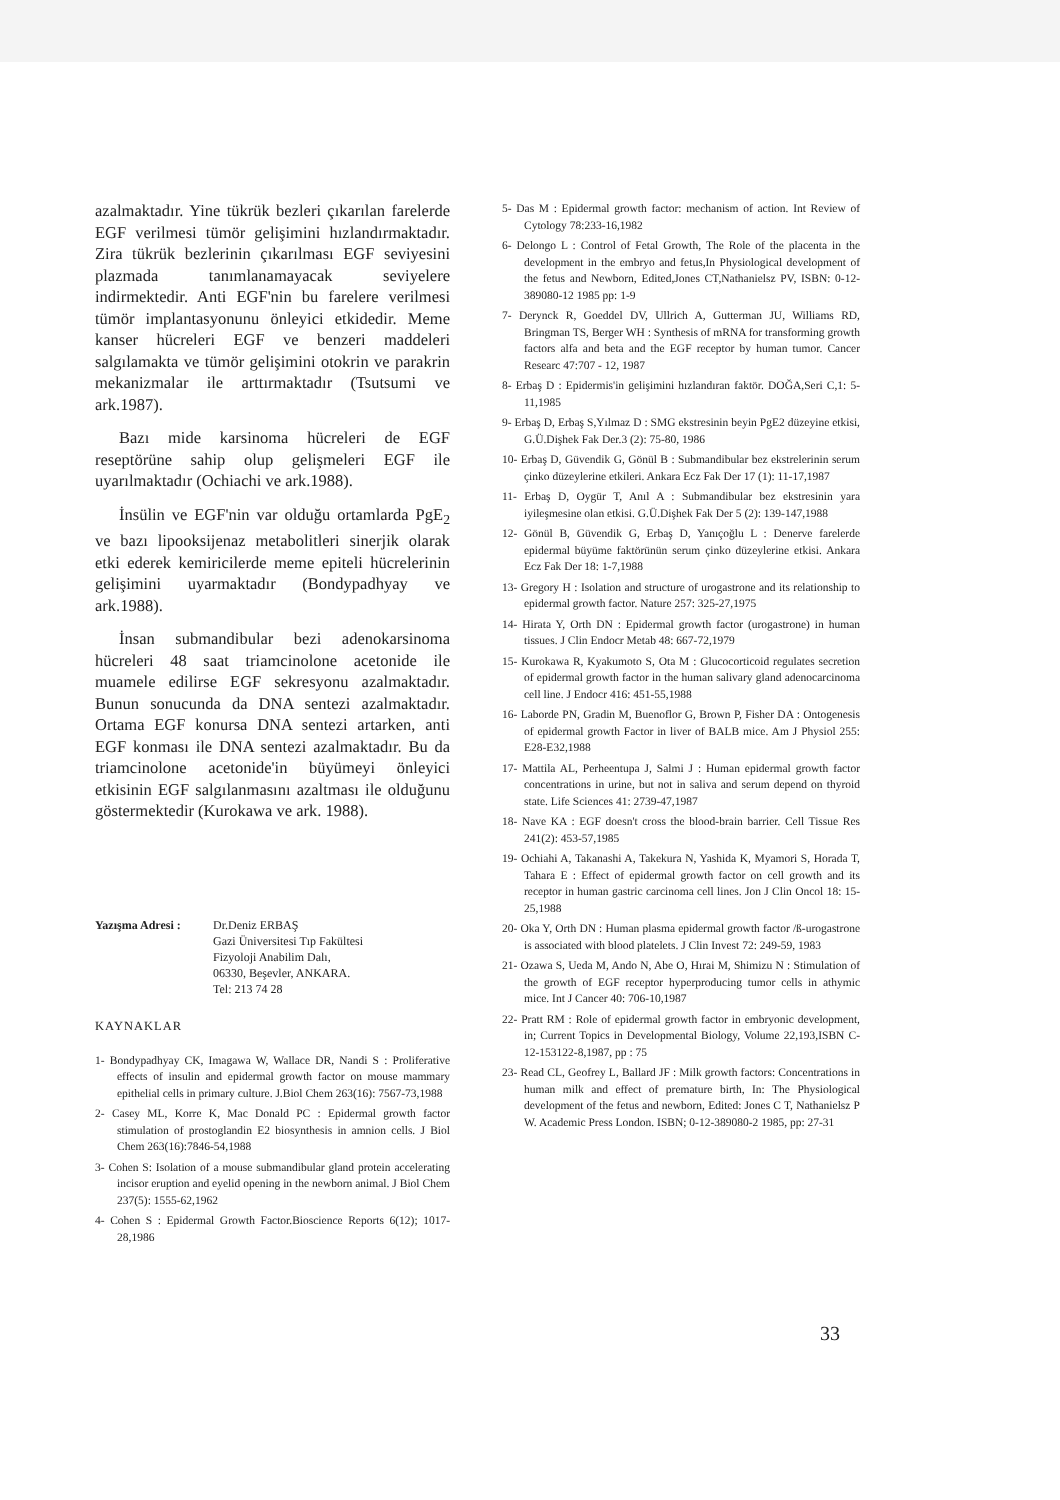azalmaktadır. Yine tükrük bezleri çıkarılan farelerde EGF verilmesi tümör gelişimini hızlandırmaktadır. Zira tükrük bezlerinin çıkarılması EGF seviyesini plazmada tanımlanamayacak seviyelere indirmektedir. Anti EGF'nin bu farelere verilmesi tümör implantasyonunu önleyici etkidedir. Meme kanser hücreleri EGF ve benzeri maddeleri salgılamakta ve tümör gelişimini otokrin ve parakrin mekanizmalar ile arttırmaktadır (Tsutsumi ve ark.1987).
Bazı mide karsinoma hücreleri de EGF reseptörüne sahip olup gelişmeleri EGF ile uyarılmaktadır (Ochiachi ve ark.1988).
İnsülin ve EGF'nin var olduğu ortamlarda PgE<sub>2</sub> ve bazı lipooksijenaz metabolitleri sinerjik olarak etki ederek kemiricilerde meme epiteli hücrelerinin gelişimini uyarmaktadır (Bondypadhyay ve ark.1988).
İnsan submandibular bezi adenokarsinoma hücreleri 48 saat triamcinolone acetonide ile muamele edilirse EGF sekresyonu azalmaktadır. Bunun sonucunda da DNA sentezi azalmaktadır. Ortama EGF konursa DNA sentezi artarken, anti EGF konması ile DNA sentezi azalmaktadır. Bu da triamcinolone acetonide'in büyümeyi önleyici etkisinin EGF salgılanmasını azaltması ile olduğunu göstermektedir (Kurokawa ve ark. 1988).
Yazışma Adresi : Dr.Deniz ERBAŞ
Gazi Üniversitesi Tıp Fakültesi
Fizyoloji Anabilim Dalı,
06330, Beşevler, ANKARA.
Tel: 213 74 28
KAYNAKLAR
1- Bondypadhyay CK, Imagawa W, Wallace DR, Nandi S : Proliferative effects of insulin and epidermal growth factor on mouse mammary epithelial cells in primary culture. J.Biol Chem 263(16): 7567-73,1988
2- Casey ML, Korre K, Mac Donald PC : Epidermal growth factor stimulation of prostoglandin E2 biosynthesis in amnion cells. J Biol Chem 263(16):7846-54,1988
3- Cohen S: Isolation of a mouse submandibular gland protein accelerating incisor eruption and eyelid opening in the newborn animal. J Biol Chem 237(5): 1555-62,1962
4- Cohen S : Epidermal Growth Factor.Bioscience Reports 6(12); 1017-28,1986
5- Das M : Epidermal growth factor: mechanism of action. Int Review of Cytology 78:233-16,1982
6- Delongo L : Control of Fetal Growth, The Role of the placenta in the development in the embryo and fetus,In Physiological development of the fetus and Newborn, Edited,Jones CT,Nathanielsz PV, ISBN: 0-12-389080-12 1985 pp: 1-9
7- Derynck R, Goeddel DV, Ullrich A, Gutterman JU, Williams RD, Bringman TS, Berger WH : Synthesis of mRNA for transforming growth factors alfa and beta and the EGF receptor by human tumor. Cancer Researc 47:707 - 12, 1987
8- Erbaş D : Epidermis'in gelişimini hızlandıran faktör. DOĞA,Seri C,1: 5-11,1985
9- Erbaş D, Erbaş S,Yılmaz D : SMG ekstresinin beyin PgE2 düzeyine etkisi, G.Ü.Dişhek Fak Der.3 (2): 75-80, 1986
10- Erbaş D, Güvendik G, Gönül B : Submandibular bez ekstrelerinin serum çinko düzeylerine etkileri. Ankara Ecz Fak Der 17 (1): 11-17,1987
11- Erbaş D, Oygür T, Anıl A : Submandibular bez ekstresinin yara iyileşmesine olan etkisi. G.Ü.Dişhek Fak Der 5 (2): 139-147,1988
12- Gönül B, Güvendik G, Erbaş D, Yanıçoğlu L : Denerve farelerde epidermal büyüme faktörünün serum çinko düzeylerine etkisi. Ankara Ecz Fak Der 18: 1-7,1988
13- Gregory H : Isolation and structure of urogastrone and its relationship to epidermal growth factor. Nature 257: 325-27,1975
14- Hirata Y, Orth DN : Epidermal growth factor (urogastrone) in human tissues. J Clin Endocr Metab 48: 667-72,1979
15- Kurokawa R, Kyakumoto S, Ota M : Glucocorticoid regulates secretion of epidermal growth factor in the human salivary gland adenocarcinoma cell line. J Endocr 416: 451-55,1988
16- Laborde PN, Gradin M, Buenoflor G, Brown P, Fisher DA : Ontogenesis of epidermal growth Factor in liver of BALB mice. Am J Physiol 255: E28-E32,1988
17- Mattila AL, Perheentupa J, Salmi J : Human epidermal growth factor concentrations in urine, but not in saliva and serum depend on thyroid state. Life Sciences 41: 2739-47,1987
18- Nave KA : EGF doesn't cross the blood-brain barrier. Cell Tissue Res 241(2): 453-57,1985
19- Ochiahi A, Takanashi A, Takekura N, Yashida K, Myamori S, Horada T, Tahara E : Effect of epidermal growth factor on cell growth and its receptor in human gastric carcinoma cell lines. Jon J Clin Oncol 18: 15-25,1988
20- Oka Y, Orth DN : Human plasma epidermal growth factor /ß-urogastrone is associated with blood platelets. J Clin Invest 72: 249-59, 1983
21- Ozawa S, Ueda M, Ando N, Abe O, Hırai M, Shimizu N : Stimulation of the growth of EGF receptor hyperproducing tumor cells in athymic mice. Int J Cancer 40: 706-10,1987
22- Pratt RM : Role of epidermal growth factor in embryonic development, in; Current Topics in Developmental Biology, Volume 22,193,ISBN C-12-153122-8,1987, pp : 75
23- Read CL, Geofrey L, Ballard JF : Milk growth factors: Concentrations in human milk and effect of premature birth, In: The Physiological development of the fetus and newborn, Edited: Jones C T, Nathanielsz P W. Academic Press London. ISBN; 0-12-389080-2 1985, pp: 27-31
33